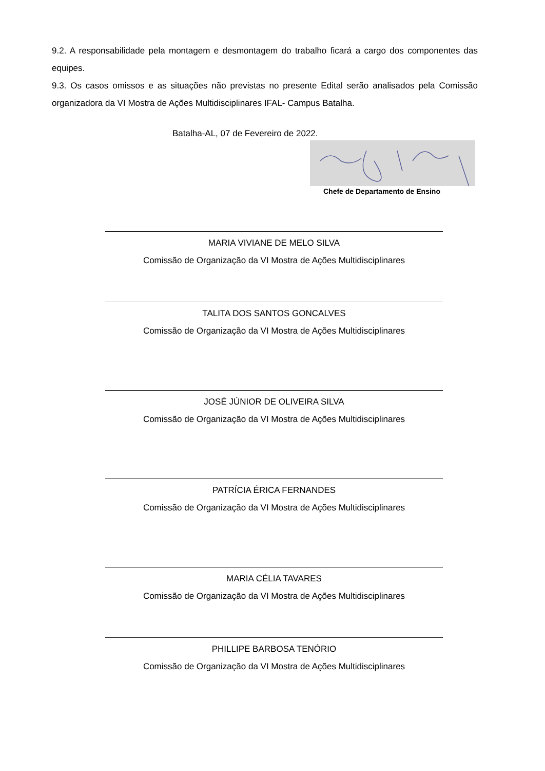9.2. A responsabilidade pela montagem e desmontagem do trabalho ficará a cargo dos componentes das equipes.
9.3. Os casos omissos e as situações não previstas no presente Edital serão analisados pela Comissão organizadora da VI Mostra de Ações Multidisciplinares IFAL- Campus Batalha.
Batalha-AL, 07 de Fevereiro de 2022.
Chefe de Departamento de Ensino
MARIA VIVIANE DE MELO SILVA
Comissão de Organização da VI Mostra de Ações Multidisciplinares
TALITA DOS SANTOS GONCALVES
Comissão de Organização da VI Mostra de Ações Multidisciplinares
JOSÉ JÚNIOR DE OLIVEIRA SILVA
Comissão de Organização da VI Mostra de Ações Multidisciplinares
PATRÍCIA ÉRICA FERNANDES
Comissão de Organização da VI Mostra de Ações Multidisciplinares
MARIA CÉLIA TAVARES
Comissão de Organização da VI Mostra de Ações Multidisciplinares
PHILLIPE BARBOSA TENÓRIO
Comissão de Organização da VI Mostra de Ações Multidisciplinares